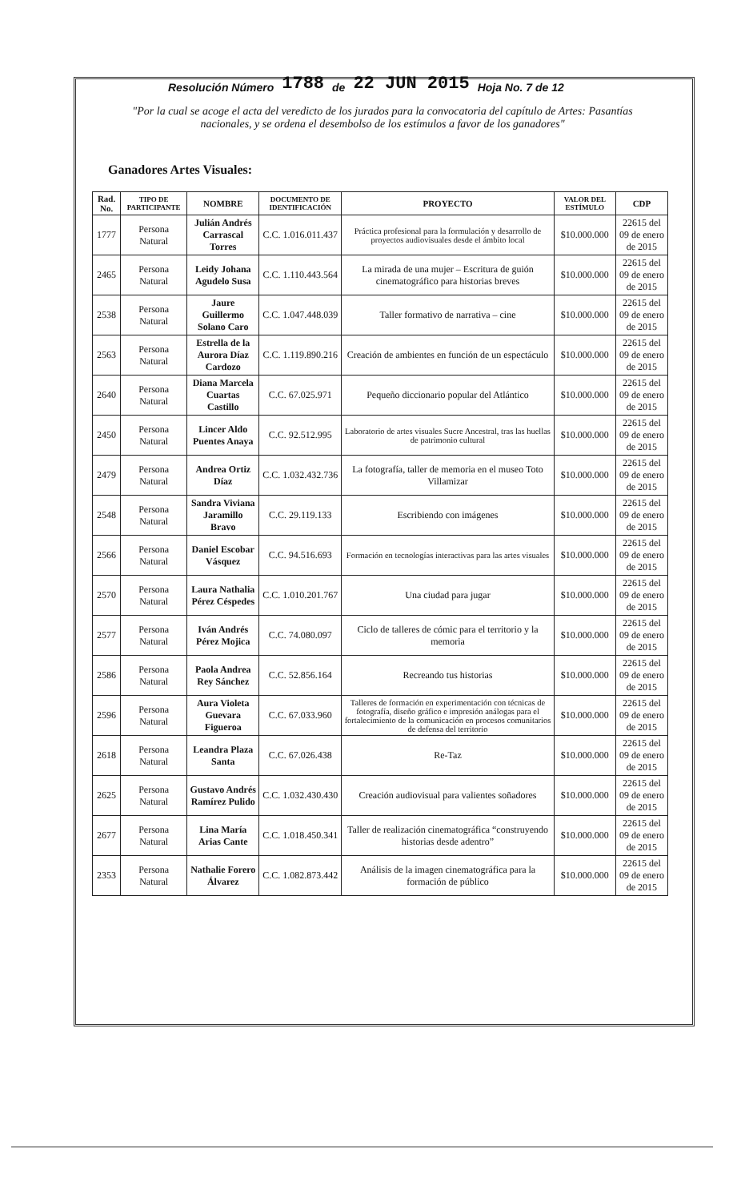Resolución Número 1788 de 22 JUN 2015 Hoja No. 7 de 12
"Por la cual se acoge el acta del veredicto de los jurados para la convocatoria del capítulo de Artes: Pasantías nacionales, y se ordena el desembolso de los estímulos a favor de los ganadores"
Ganadores Artes Visuales:
| Rad. No. | TIPO DE PARTICIPANTE | NOMBRE | DOCUMENTO DE IDENTIFICACIÓN | PROYECTO | VALOR DEL ESTÍMULO | CDP |
| --- | --- | --- | --- | --- | --- | --- |
| 1777 | Persona Natural | Julián Andrés Carrascal Torres | C.C. 1.016.011.437 | Práctica profesional para la formulación y desarrollo de proyectos audiovisuales desde el ámbito local | $10.000.000 | 22615 del 09 de enero de 2015 |
| 2465 | Persona Natural | Leidy Johana Agudelo Susa | C.C. 1.110.443.564 | La mirada de una mujer – Escritura de guión cinematográfico para historias breves | $10.000.000 | 22615 del 09 de enero de 2015 |
| 2538 | Persona Natural | Jaure Guillermo Solano Caro | C.C. 1.047.448.039 | Taller formativo de narrativa – cine | $10.000.000 | 22615 del 09 de enero de 2015 |
| 2563 | Persona Natural | Estrella de la Aurora Díaz Cardozo | C.C. 1.119.890.216 | Creación de ambientes en función de un espectáculo | $10.000.000 | 22615 del 09 de enero de 2015 |
| 2640 | Persona Natural | Diana Marcela Cuartas Castillo | C.C. 67.025.971 | Pequeño diccionario popular del Atlántico | $10.000.000 | 22615 del 09 de enero de 2015 |
| 2450 | Persona Natural | Lincer Aldo Puentes Anaya | C.C. 92.512.995 | Laboratorio de artes visuales Sucre Ancestral, tras las huellas de patrimonio cultural | $10.000.000 | 22615 del 09 de enero de 2015 |
| 2479 | Persona Natural | Andrea Ortiz Díaz | C.C. 1.032.432.736 | La fotografía, taller de memoria en el museo Toto Villamizar | $10.000.000 | 22615 del 09 de enero de 2015 |
| 2548 | Persona Natural | Sandra Viviana Jaramillo Bravo | C.C. 29.119.133 | Escribiendo con imágenes | $10.000.000 | 22615 del 09 de enero de 2015 |
| 2566 | Persona Natural | Daniel Escobar Vásquez | C.C. 94.516.693 | Formación en tecnologías interactivas para las artes visuales | $10.000.000 | 22615 del 09 de enero de 2015 |
| 2570 | Persona Natural | Laura Nathalia Pérez Céspedes | C.C. 1.010.201.767 | Una ciudad para jugar | $10.000.000 | 22615 del 09 de enero de 2015 |
| 2577 | Persona Natural | Iván Andrés Pérez Mojica | C.C. 74.080.097 | Ciclo de talleres de cómic para el territorio y la memoria | $10.000.000 | 22615 del 09 de enero de 2015 |
| 2586 | Persona Natural | Paola Andrea Rey Sánchez | C.C. 52.856.164 | Recreando tus historias | $10.000.000 | 22615 del 09 de enero de 2015 |
| 2596 | Persona Natural | Aura Violeta Guevara Figueroa | C.C. 67.033.960 | Talleres de formación en experimentación con técnicas de fotografía, diseño gráfico e impresión análogas para el fortalecimiento de la comunicación en procesos comunitarios de defensa del territorio | $10.000.000 | 22615 del 09 de enero de 2015 |
| 2618 | Persona Natural | Leandra Plaza Santa | C.C. 67.026.438 | Re-Taz | $10.000.000 | 22615 del 09 de enero de 2015 |
| 2625 | Persona Natural | Gustavo Andrés Ramírez Pulido | C.C. 1.032.430.430 | Creación audiovisual para valientes soñadores | $10.000.000 | 22615 del 09 de enero de 2015 |
| 2677 | Persona Natural | Lina María Arias Cante | C.C. 1.018.450.341 | Taller de realización cinematográfica “construyendo historias desde adentro” | $10.000.000 | 22615 del 09 de enero de 2015 |
| 2353 | Persona Natural | Nathalie Forero Álvarez | C.C. 1.082.873.442 | Análisis de la imagen cinematográfica para la formación de público | $10.000.000 | 22615 del 09 de enero de 2015 |